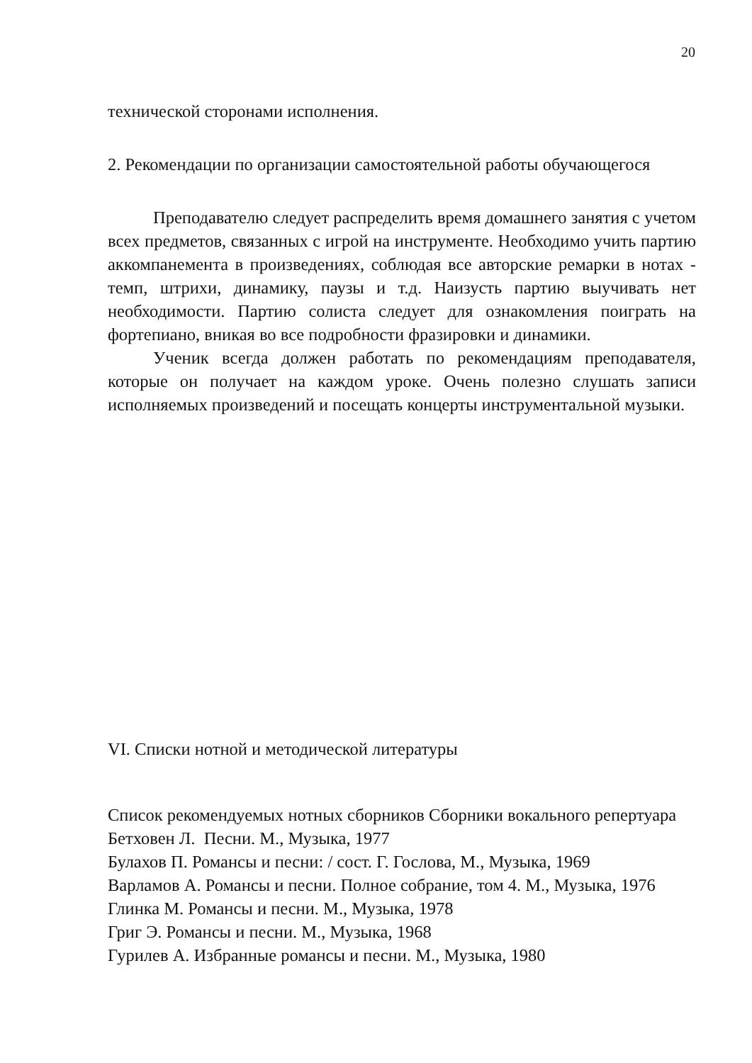20
технической сторонами исполнения.
2. Рекомендации по организации самостоятельной работы обучающегося
Преподавателю следует распределить время домашнего занятия с учетом всех предметов, связанных с игрой на инструменте. Необходимо учить партию аккомпанемента в произведениях, соблюдая все авторские ремарки в нотах - темп, штрихи, динамику, паузы и т.д. Наизусть партию выучивать нет необходимости. Партию солиста следует для ознакомления поиграть на фортепиано, вникая во все подробности фразировки и динамики.
Ученик всегда должен работать по рекомендациям преподавателя, которые он получает на каждом уроке. Очень полезно слушать записи исполняемых произведений и посещать концерты инструментальной музыки.
VI. Списки нотной и методической литературы
Список рекомендуемых нотных сборников Сборники вокального репертуара
Бетховен Л. Песни. М., Музыка, 1977
Булахов П. Романсы и песни: / сост. Г. Гослова, М., Музыка, 1969
Варламов А. Романсы и песни. Полное собрание, том 4. М., Музыка, 1976
Глинка М. Романсы и песни. М., Музыка, 1978
Григ Э. Романсы и песни. М., Музыка, 1968
Гурилев А. Избранные романсы и песни. М., Музыка, 1980